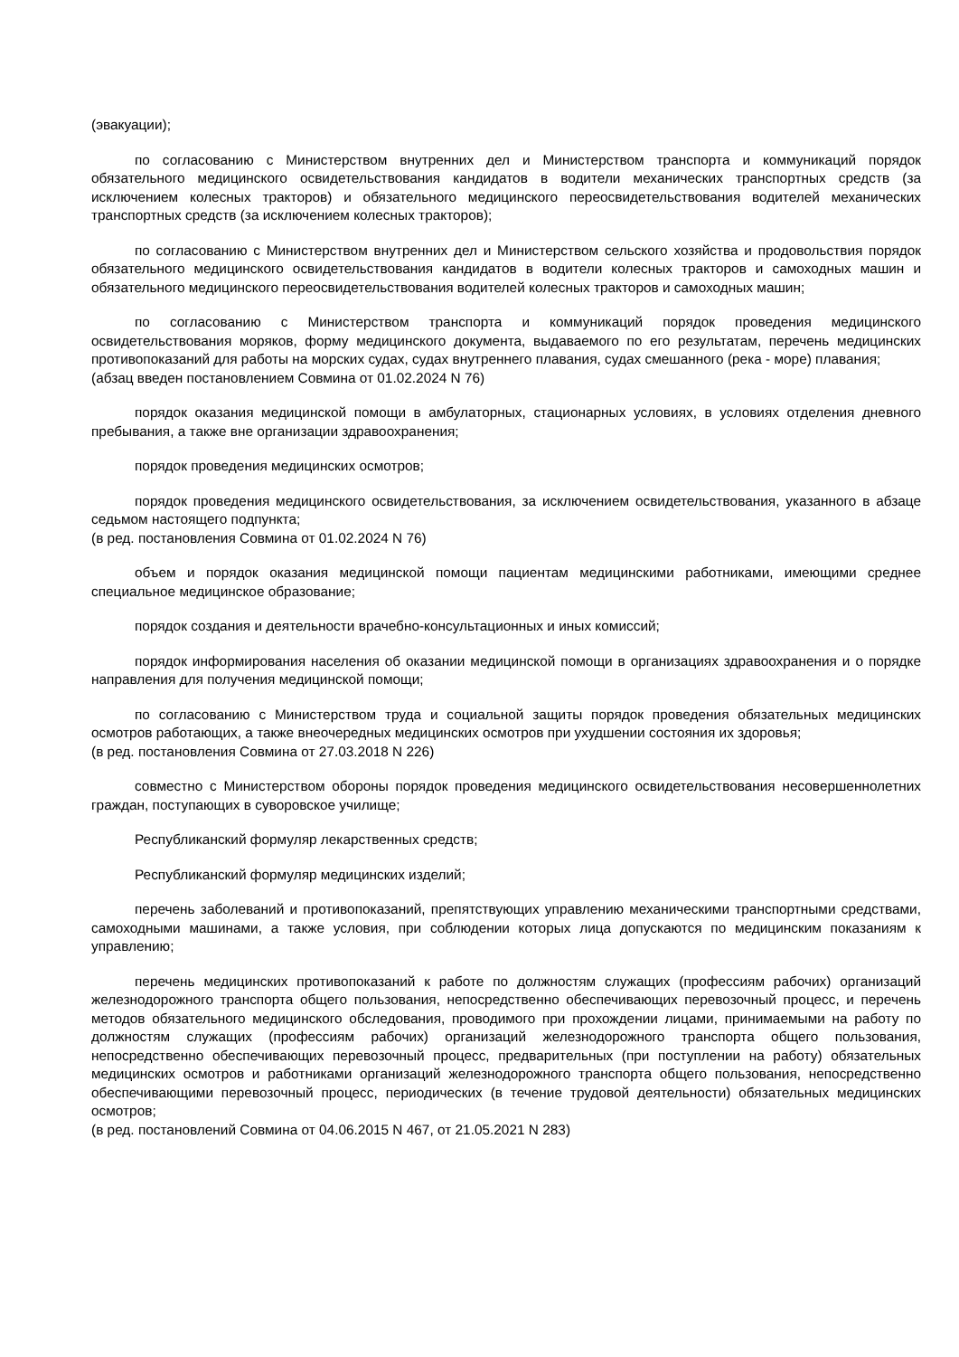(эвакуации);
по согласованию с Министерством внутренних дел и Министерством транспорта и коммуникаций порядок обязательного медицинского освидетельствования кандидатов в водители механических транспортных средств (за исключением колесных тракторов) и обязательного медицинского переосвидетельствования водителей механических транспортных средств (за исключением колесных тракторов);
по согласованию с Министерством внутренних дел и Министерством сельского хозяйства и продовольствия порядок обязательного медицинского освидетельствования кандидатов в водители колесных тракторов и самоходных машин и обязательного медицинского переосвидетельствования водителей колесных тракторов и самоходных машин;
по согласованию с Министерством транспорта и коммуникаций порядок проведения медицинского освидетельствования моряков, форму медицинского документа, выдаваемого по его результатам, перечень медицинских противопоказаний для работы на морских судах, судах внутреннего плавания, судах смешанного (река - море) плавания;
(абзац введен постановлением Совмина от 01.02.2024 N 76)
порядок оказания медицинской помощи в амбулаторных, стационарных условиях, в условиях отделения дневного пребывания, а также вне организации здравоохранения;
порядок проведения медицинских осмотров;
порядок проведения медицинского освидетельствования, за исключением освидетельствования, указанного в абзаце седьмом настоящего подпункта;
(в ред. постановления Совмина от 01.02.2024 N 76)
объем и порядок оказания медицинской помощи пациентам медицинскими работниками, имеющими среднее специальное медицинское образование;
порядок создания и деятельности врачебно-консультационных и иных комиссий;
порядок информирования населения об оказании медицинской помощи в организациях здравоохранения и о порядке направления для получения медицинской помощи;
по согласованию с Министерством труда и социальной защиты порядок проведения обязательных медицинских осмотров работающих, а также внеочередных медицинских осмотров при ухудшении состояния их здоровья;
(в ред. постановления Совмина от 27.03.2018 N 226)
совместно с Министерством обороны порядок проведения медицинского освидетельствования несовершеннолетних граждан, поступающих в суворовское училище;
Республиканский формуляр лекарственных средств;
Республиканский формуляр медицинских изделий;
перечень заболеваний и противопоказаний, препятствующих управлению механическими транспортными средствами, самоходными машинами, а также условия, при соблюдении которых лица допускаются по медицинским показаниям к управлению;
перечень медицинских противопоказаний к работе по должностям служащих (профессиям рабочих) организаций железнодорожного транспорта общего пользования, непосредственно обеспечивающих перевозочный процесс, и перечень методов обязательного медицинского обследования, проводимого при прохождении лицами, принимаемыми на работу по должностям служащих (профессиям рабочих) организаций железнодорожного транспорта общего пользования, непосредственно обеспечивающих перевозочный процесс, предварительных (при поступлении на работу) обязательных медицинских осмотров и работниками организаций железнодорожного транспорта общего пользования, непосредственно обеспечивающими перевозочный процесс, периодических (в течение трудовой деятельности) обязательных медицинских осмотров;
(в ред. постановлений Совмина от 04.06.2015 N 467, от 21.05.2021 N 283)